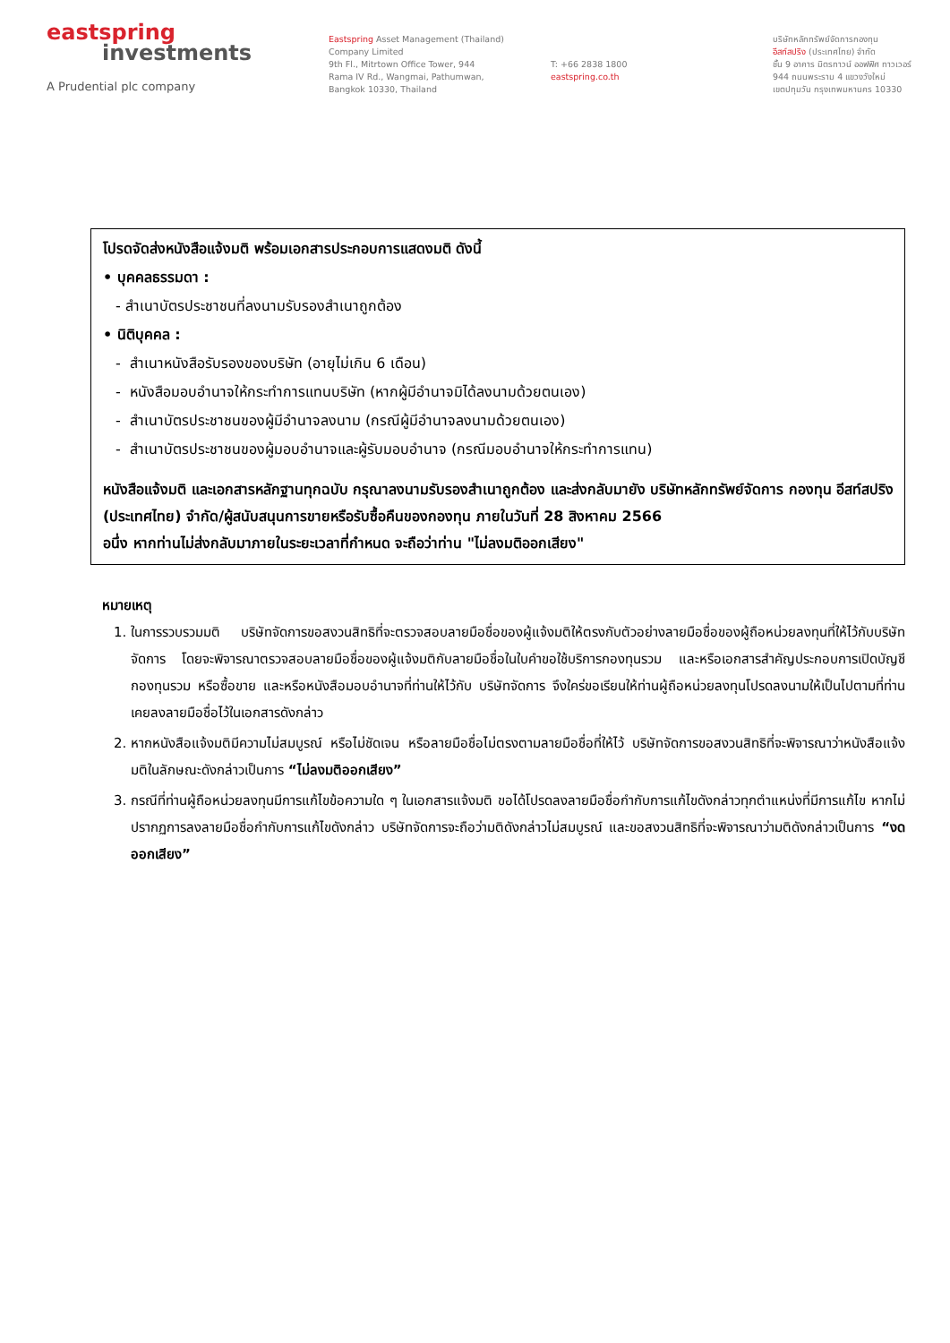eastspring
investments
A Prudential plc company
Eastspring Asset Management (Thailand)
Company Limited
9th Fl., Mitrtown Office Tower, 944
Rama IV Rd., Wangmai, Pathumwan,
Bangkok 10330, Thailand
T: +66 2838 1800
eastspring.co.th
บริษัทหลักทรัพย์จัดการกองทุน
อีสท์สปริง (ประเทศไทย) จำกัด
ชั้น 9 อาคาร มิตรทาวน์ ออฟฟิศ ทาวเวอร์
944 ถนนพระราม 4 แขวงวังใหม่
เขตปทุมวัน กรุงเทพมหานคร 10330
โปรดจัดส่งหนังสือแจ้งมติ พร้อมเอกสารประกอบการแสดงมติ ดังนี้
• บุคคลธรรมดา :
- สำเนาบัตรประชาชนที่ลงนามรับรองสำเนาถูกต้อง
• นิติบุคคล :
- สำเนาหนังสือรับรองของบริษัท (อายุไม่เกิน 6 เดือน)
- หนังสือมอบอำนาจให้กระทำการแทนบริษัท (หากผู้มีอำนาจมิได้ลงนามด้วยตนเอง)
- สำเนาบัตรประชาชนของผู้มีอำนาจลงนาม (กรณีผู้มีอำนาจลงนามด้วยตนเอง)
- สำเนาบัตรประชาชนของผู้มอบอำนาจและผู้รับมอบอำนาจ (กรณีมอบอำนาจให้กระทำการแทน)
หนังสือแจ้งมติ และเอกสารหลักฐานทุกฉบับ กรุณาลงนามรับรองสำเนาถูกต้อง และส่งกลับมายัง บริษัทหลักทรัพย์จัดการ กองทุน อีสท์สปริง (ประเทศไทย) จำกัด/ผู้สนับสนุนการขายหรือรับซื้อคืนของกองทุน ภายในวันที่ 28 สิงหาคม 2566
อนึ่ง หากท่านไม่ส่งกลับมาภายในระยะเวลาที่กำหนด จะถือว่าท่าน "ไม่ลงมติออกเสียง"
หมายเหตุ
1. ในการรวบรวมมติ บริษัทจัดการขอสงวนสิทธิที่จะตรวจสอบลายมือชื่อของผู้แจ้งมติให้ตรงกับตัวอย่างลายมือชื่อของผู้ถือหน่วยลงทุนที่ให้ไว้กับบริษัทจัดการ โดยจะพิจารณาตรวจสอบลายมือชื่อของผู้แจ้งมติกับลายมือชื่อในใบคำขอใช้บริการกองทุนรวม และหรือเอกสารสำคัญประกอบการเปิดบัญชีกองทุนรวม หรือซื้อขาย และหรือหนังสือมอบอำนาจที่ท่านให้ไว้กับ บริษัทจัดการ จึงใคร่ขอเรียนให้ท่านผู้ถือหน่วยลงทุนโปรดลงนามให้เป็นไปตามที่ท่านเคยลงลายมือชื่อไว้ในเอกสารดังกล่าว
2. หากหนังสือแจ้งมติมีความไม่สมบูรณ์ หรือไม่ชัดเจน หรือลายมือชื่อไม่ตรงตามลายมือชื่อที่ให้ไว้ บริษัทจัดการขอสงวนสิทธิที่จะพิจารณาว่าหนังสือแจ้งมติในลักษณะดังกล่าวเป็นการ “ไม่ลงมติออกเสียง”
3. กรณีที่ท่านผู้ถือหน่วยลงทุนมีการแก้ไขข้อความใด ๆ ในเอกสารแจ้งมติ ขอได้โปรดลงลายมือชื่อกำกับการแก้ไขดังกล่าวทุกตำแหน่งที่มีการแก้ไข หากไม่ปรากฏการลงลายมือชื่อกำกับการแก้ไขดังกล่าว บริษัทจัดการจะถือว่ามติดังกล่าวไม่สมบูรณ์ และขอสงวนสิทธิที่จะพิจารณาว่ามติดังกล่าวเป็นการ “งดออกเสียง”